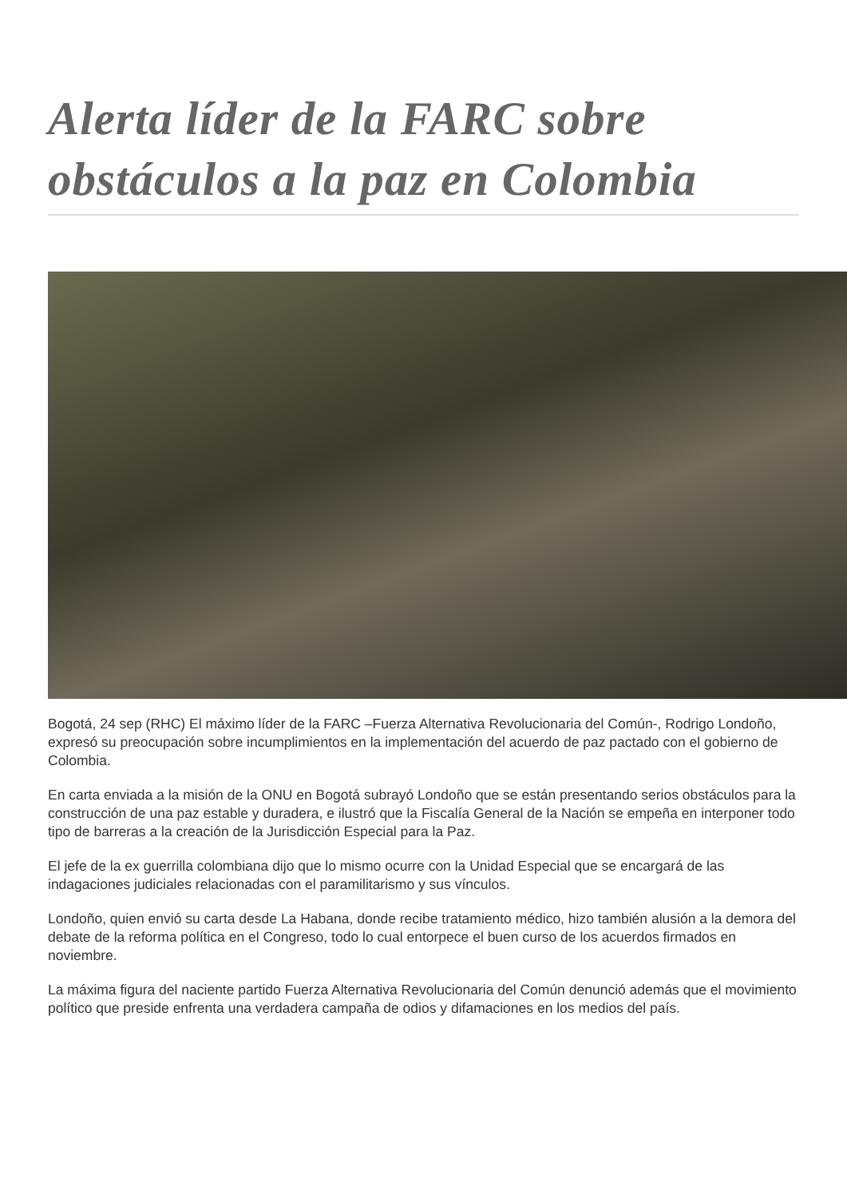Alerta líder de la FARC sobre obstáculos a la paz en Colombia
Bogotá, 24 sep (RHC) El máximo líder de la FARC –Fuerza Alternativa Revolucionaria del Común-, Rodrigo Londoño, expresó su preocupación sobre incumplimientos en la implementación del acuerdo de paz pactado con el gobierno de Colombia.
En carta enviada a la misión de la ONU en Bogotá subrayó Londoño que se están presentando serios obstáculos para la construcción de una paz estable y duradera, e ilustró que la Fiscalía General de la Nación se empeña en interponer todo tipo de barreras a la creación de la Jurisdicción Especial para la Paz.
El jefe de la ex guerrilla colombiana dijo que lo mismo ocurre con la Unidad Especial que se encargará de las indagaciones judiciales relacionadas con el paramilitarismo y sus vínculos.
Londoño, quien envió su carta desde La Habana, donde recibe tratamiento médico, hizo también alusión a la demora del debate de la reforma política en el Congreso, todo lo cual entorpece el buen curso de los acuerdos firmados en noviembre.
La máxima figura del naciente partido Fuerza Alternativa Revolucionaria del Común denunció además que el movimiento político que preside enfrenta una verdadera campaña de odios y difamaciones en los medios del país.